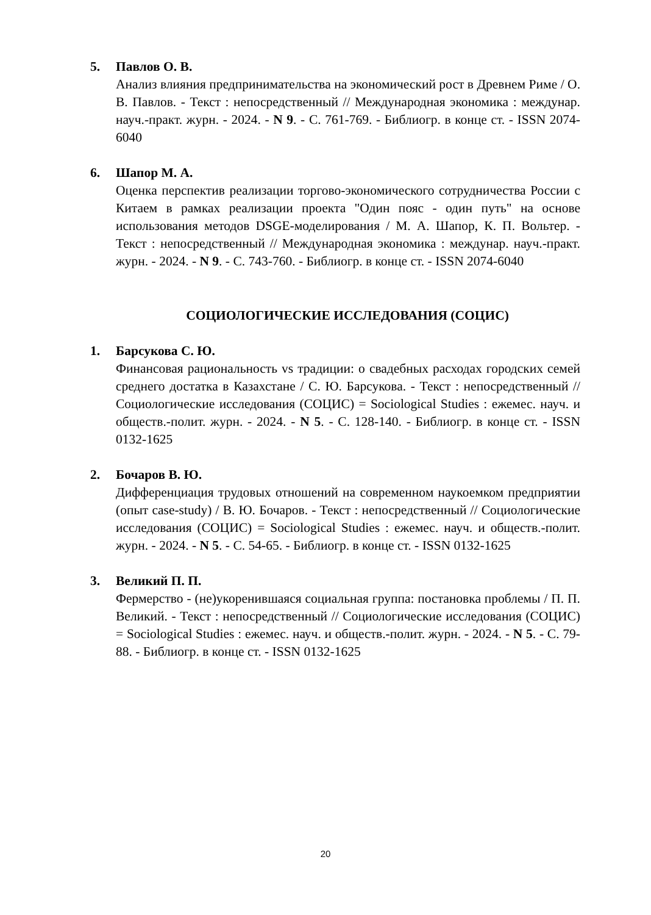5. Павлов О. В.
Анализ влияния предпринимательства на экономический рост в Древнем Риме / О. В. Павлов. - Текст : непосредственный // Международная экономика : междунар. науч.-практ. журн. - 2024. - N 9. - С. 761-769. - Библиогр. в конце ст. - ISSN 2074-6040
6. Шапор М. А.
Оценка перспектив реализации торгово-экономического сотрудничества России с Китаем в рамках реализации проекта "Один пояс - один путь" на основе использования методов DSGE-моделирования / М. А. Шапор, К. П. Вольтер. - Текст : непосредственный // Международная экономика : междунар. науч.-практ. журн. - 2024. - N 9. - С. 743-760. - Библиогр. в конце ст. - ISSN 2074-6040
СОЦИОЛОГИЧЕСКИЕ ИССЛЕДОВАНИЯ (СОЦИС)
1. Барсукова С. Ю.
Финансовая рациональность vs традиции: о свадебных расходах городских семей среднего достатка в Казахстане / С. Ю. Барсукова. - Текст : непосредственный // Социологические исследования (СОЦИС) = Sociological Studies : ежемес. науч. и обществ.-полит. журн. - 2024. - N 5. - С. 128-140. - Библиогр. в конце ст. - ISSN 0132-1625
2. Бочаров В. Ю.
Дифференциация трудовых отношений на современном наукоемком предприятии (опыт case-study) / В. Ю. Бочаров. - Текст : непосредственный // Социологические исследования (СОЦИС) = Sociological Studies : ежемес. науч. и обществ.-полит. журн. - 2024. - N 5. - С. 54-65. - Библиогр. в конце ст. - ISSN 0132-1625
3. Великий П. П.
Фермерство - (не)укоренившаяся социальная группа: постановка проблемы / П. П. Великий. - Текст : непосредственный // Социологические исследования (СОЦИС) = Sociological Studies : ежемес. науч. и обществ.-полит. журн. - 2024. - N 5. - С. 79-88. - Библиогр. в конце ст. - ISSN 0132-1625
20